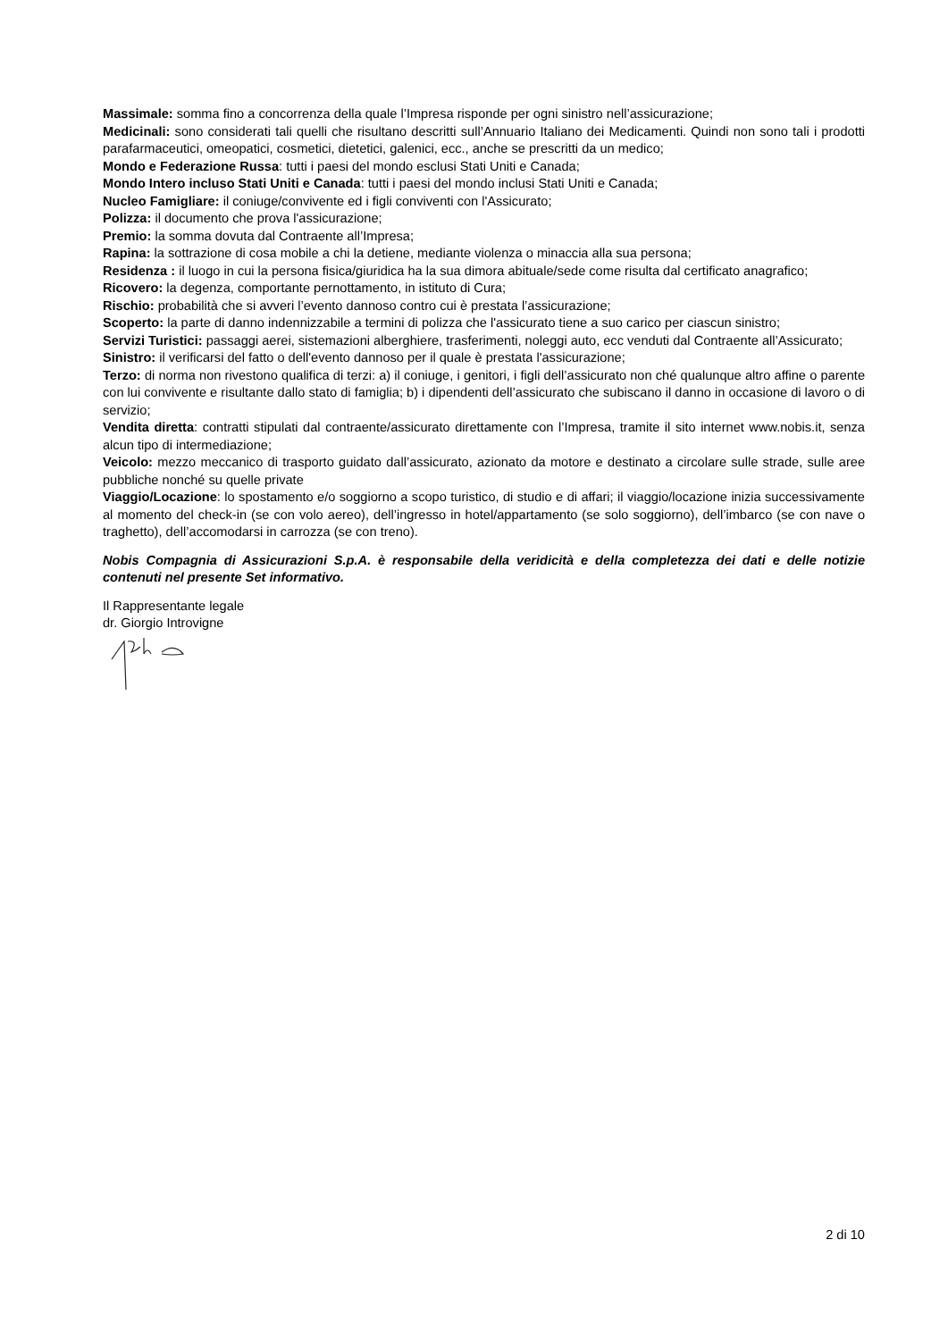Massimale: somma fino a concorrenza della quale l’Impresa risponde per ogni sinistro nell’assicurazione;
Medicinali: sono considerati tali quelli che risultano descritti sull’Annuario Italiano dei Medicamenti. Quindi non sono tali i prodotti parafarmaceutici, omeopatici, cosmetici, dietetici, galenici, ecc., anche se prescritti da un medico;
Mondo e Federazione Russa: tutti i paesi del mondo esclusi Stati Uniti e Canada;
Mondo Intero incluso Stati Uniti e Canada: tutti i paesi del mondo inclusi Stati Uniti e Canada;
Nucleo Famigliare: il coniuge/convivente ed i figli conviventi con l'Assicurato;
Polizza: il documento che prova l'assicurazione;
Premio: la somma dovuta dal Contraente all’Impresa;
Rapina: la sottrazione di cosa mobile a chi la detiene, mediante violenza o minaccia alla sua persona;
Residenza : il luogo in cui la persona fisica/giuridica ha la sua dimora abituale/sede come risulta dal certificato anagrafico;
Ricovero: la degenza, comportante pernottamento, in istituto di Cura;
Rischio: probabilità che si avveri l’evento dannoso contro cui è prestata l’assicurazione;
Scoperto: la parte di danno indennizzabile a termini di polizza che l'assicurato tiene a suo carico per ciascun sinistro;
Servizi Turistici: passaggi aerei, sistemazioni alberghiere, trasferimenti, noleggi auto, ecc venduti dal Contraente all’Assicurato;
Sinistro: il verificarsi del fatto o dell'evento dannoso per il quale è prestata l'assicurazione;
Terzo: di norma non rivestono qualifica di terzi: a) il coniuge, i genitori, i figli dell’assicurato non ché qualunque altro affine o parente con lui convivente e risultante dallo stato di famiglia; b) i dipendenti dell’assicurato che subiscano il danno in occasione di lavoro o di servizio;
Vendita diretta: contratti stipulati dal contraente/assicurato direttamente con l’Impresa, tramite il sito internet www.nobis.it, senza alcun tipo di intermediazione;
Veicolo: mezzo meccanico di trasporto guidato dall’assicurato, azionato da motore e destinato a circolare sulle strade, sulle aree pubbliche nonché su quelle private
Viaggio/Locazione: lo spostamento e/o soggiorno a scopo turistico, di studio e di affari; il viaggio/locazione inizia successivamente al momento del check-in (se con volo aereo), dell’ingresso in hotel/appartamento (se solo soggiorno), dell’imbarco (se con nave o traghetto), dell’accomodarsi in carrozza (se con treno).
Nobis Compagnia di Assicurazioni S.p.A. è responsabile della veridicità e della completezza dei dati e delle notizie contenuti nel presente Set informativo.
Il Rappresentante legale
dr. Giorgio Introvigne
2 di 10